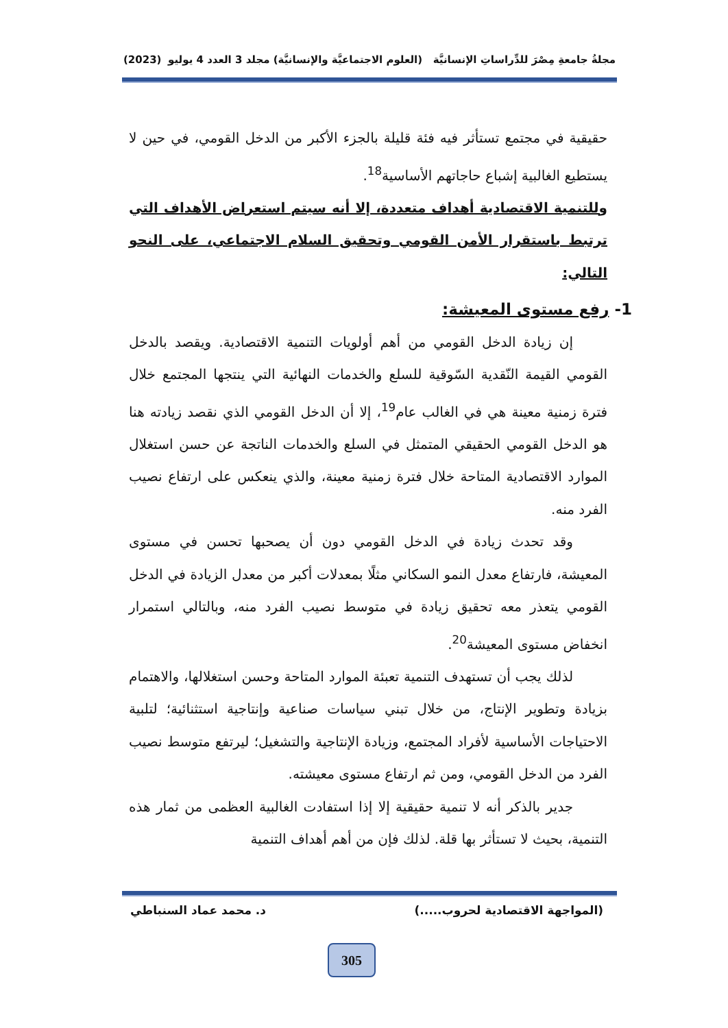مجلةُ جامعةِ مِصْرَ للدِّراساتِ الإنسانيَّة (العلوم الاجتماعيَّة والإنسانيَّة) مجلد 3 العدد 4 يوليو (2023)
حقيقية في مجتمع تستأثر فيه فئة قليلة بالجزء الأكبر من الدخل القومي، في حين لا يستطيع الغالبية إشباع حاجاتهم الأساسية<sup>18</sup>.
وللتنمية الاقتصادية أهداف متعددة، إلا أنه سيتم استعراض الأهداف التي ترتبط باستقرار الأمن القومي وتحقيق السلام الاجتماعي، على النحو التالي:
1- رفع مستوى المعيشة:
إن زيادة الدخل القومي من أهم أولويات التنمية الاقتصادية. ويقصد بالدخل القومي القيمة النّقدية السّوقية للسلع والخدمات النهائية التي ينتجها المجتمع خلال فترة زمنية معينة هي في الغالب عام<sup>19</sup>، إلا أن الدخل القومي الذي نقصد زيادته هنا هو الدخل القومي الحقيقي المتمثل في السلع والخدمات الناتجة عن حسن استغلال الموارد الاقتصادية المتاحة خلال فترة زمنية معينة، والذي ينعكس على ارتفاع نصيب الفرد منه.
وقد تحدث زيادة في الدخل القومي دون أن يصحبها تحسن في مستوى المعيشة، فارتفاع معدل النمو السكاني مثلًا بمعدلات أكبر من معدل الزيادة في الدخل القومي يتعذر معه تحقيق زيادة في متوسط نصيب الفرد منه، وبالتالي استمرار انخفاض مستوى المعيشة<sup>20</sup>.
لذلك يجب أن تستهدف التنمية تعبئة الموارد المتاحة وحسن استغلالها، والاهتمام بزيادة وتطوير الإنتاج، من خلال تبني سياسات صناعية وإنتاجية استثنائية؛ لتلبية الاحتياجات الأساسية لأفراد المجتمع، وزيادة الإنتاجية والتشغيل؛ ليرتفع متوسط نصيب الفرد من الدخل القومي، ومن ثم ارتفاع مستوى معيشته.
جدير بالذكر أنه لا تنمية حقيقية إلا إذا استفادت الغالبية العظمى من ثمار هذه التنمية، بحيث لا تستأثر بها قلة. لذلك فإن من أهم أهداف التنمية
(المواجهة الاقتصادية لحروب.....) د. محمد عماد السنباطي
305